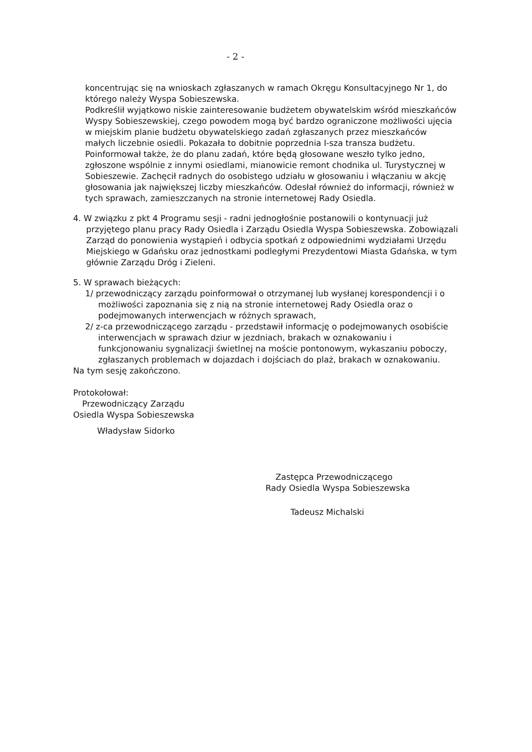- 2 -
koncentrując się na wnioskach zgłaszanych w ramach Okręgu Konsultacyjnego Nr 1, do którego należy Wyspa Sobieszewska.
Podkreślił wyjątkowo niskie zainteresowanie budżetem obywatelskim wśród mieszkańców Wyspy Sobieszewskiej, czego powodem mogą być bardzo ograniczone możliwości ujęcia w miejskim planie budżetu obywatelskiego zadań zgłaszanych przez mieszkańców małych liczebnie osiedli. Pokazała to dobitnie poprzednia I-sza transza budżetu.
Poinformował także, że do planu zadań, które będą głosowane weszło tylko jedno, zgłoszone wspólnie z innymi osiedlami, mianowicie remont chodnika ul. Turystycznej w Sobieszewie. Zachęcił radnych do osobistego udziału w głosowaniu i włączaniu w akcję głosowania jak największej liczby mieszkańców. Odesłał również do informacji, również w tych sprawach, zamieszczanych na stronie internetowej Rady Osiedla.
4. W związku z pkt 4 Programu sesji - radni jednogłośnie postanowili o kontynuacji już przyjętego planu pracy Rady Osiedla i Zarządu Osiedla Wyspa Sobieszewska. Zobowiązali Zarząd do ponowienia wystąpień i odbycia spotkań z odpowiednimi wydziałami Urzędu Miejskiego w Gdańsku oraz jednostkami podległymi Prezydentowi Miasta Gdańska, w tym głównie Zarządu Dróg i Zieleni.
5. W sprawach bieżących:
1/ przewodniczący zarządu poinformował o otrzymanej lub wysłanej korespondencji i o możliwości zapoznania się z nią na stronie internetowej Rady Osiedla oraz o podejmowanych interwencjach w różnych sprawach,
2/ z-ca przewodniczącego zarządu - przedstawił informację o podejmowanych osobiście interwencjach w sprawach dziur w jezdniach, brakach w oznakowaniu i funkcjonowaniu sygnalizacji świetlnej na moście pontonowym, wykaszaniu poboczy, zgłaszanych problemach w dojazdach i dojściach do plaż, brakach w oznakowaniu.
Na tym sesję zakończono.
Protokołował:
Przewodniczący Zarządu
Osiedla Wyspa Sobieszewska
Władysław Sidorko
Zastępca Przewodniczącego
Rady Osiedla Wyspa Sobieszewska
Tadeusz Michalski